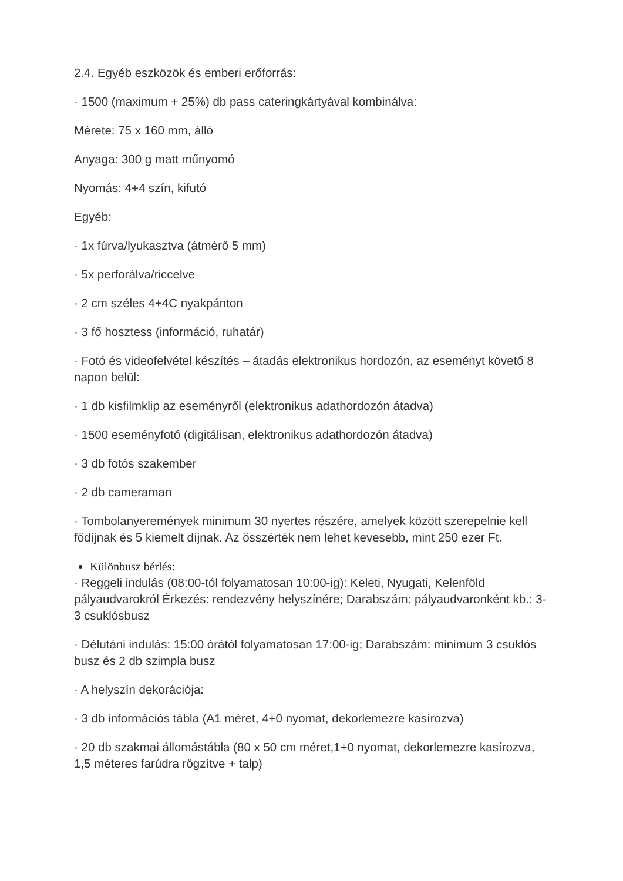2.4. Egyéb eszközök és emberi erőforrás:
· 1500 (maximum + 25%) db pass cateringkártyával kombinálva:
Mérete: 75 x 160 mm, álló
Anyaga: 300 g matt műnyomó
Nyomás: 4+4 szín, kifutó
Egyéb:
· 1x fúrva/lyukasztva (átmérő 5 mm)
· 5x perforálva/riccelve
· 2 cm széles 4+4C nyakpánton
· 3 fő hosztess (információ, ruhatár)
· Fotó és videofelvétel készítés – átadás elektronikus hordozón, az eseményt követő 8 napon belül:
· 1 db kisfilmklip az eseményről (elektronikus adathordozón átadva)
· 1500 eseményfotó (digitálisan, elektronikus adathordozón átadva)
· 3 db fotós szakember
· 2 db cameraman
· Tombolanyeremények minimum 30 nyertes részére, amelyek között szerepelnie kell fődíjnak és 5 kiemelt díjnak. Az összérték nem lehet kevesebb, mint 250 ezer Ft.
Különbusz bérlés:
· Reggeli indulás (08:00-tól folyamatosan 10:00-ig): Keleti, Nyugati, Kelenföld pályaudvarokról Érkezés: rendezvény helyszínére; Darabszám: pályaudvaronként kb.: 3-3 csuklósbusz
· Délutáni indulás: 15:00 órától folyamatosan 17:00-ig; Darabszám: minimum 3 csuklós busz és 2 db szimpla busz
· A helyszín dekorációja:
· 3 db információs tábla (A1 méret, 4+0 nyomat, dekorlemezre kasírozva)
· 20 db szakmai állomástábla (80 x 50 cm méret,1+0 nyomat, dekorlemezre kasírozva, 1,5 méteres farúdra rögzítve + talp)